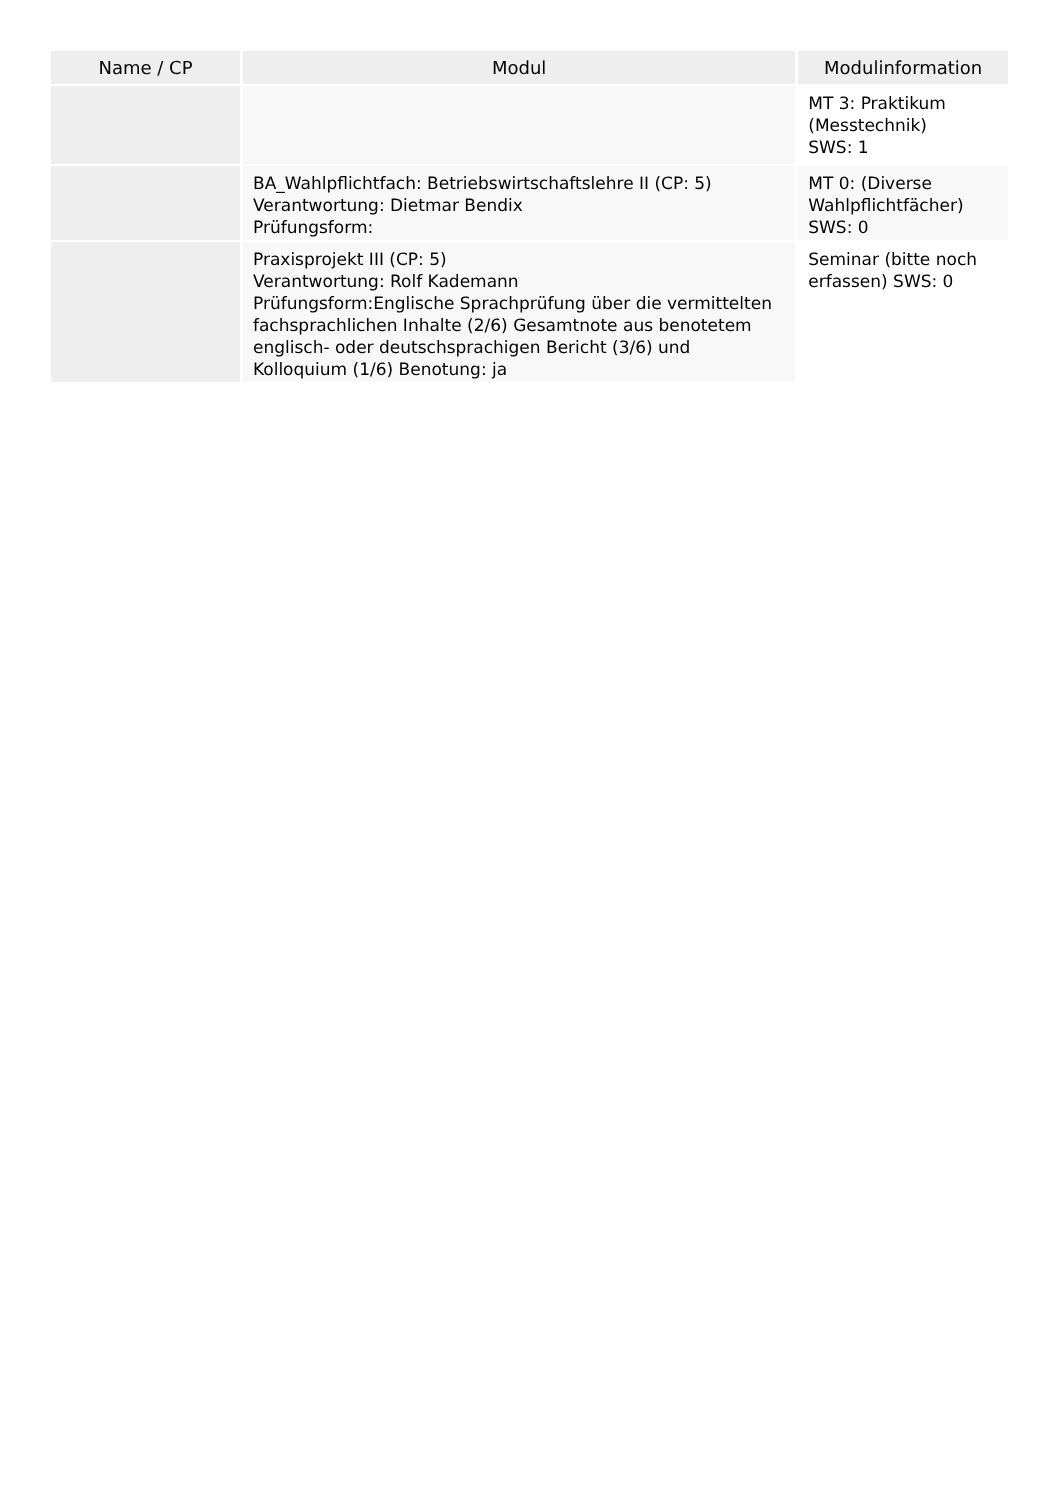| Name / CP | Modul | Modulinformation |
| --- | --- | --- |
| | | MT 3: Praktikum (Messtechnik) SWS: 1 |
| | BA_Wahlpflichtfach: Betriebswirtschaftslehre II (CP: 5) Verantwortung: Dietmar Bendix Prüfungsform: | MT 0: (Diverse Wahlpflichtfächer) SWS: 0 |
| | Praxisprojekt III (CP: 5) Verantwortung: Rolf Kademann Prüfungsform:Englische Sprachprüfung über die vermittelten fachsprachlichen Inhalte (2/6) Gesamtnote aus benotetem englisch- oder deutschsprachigen Bericht (3/6) und Kolloquium (1/6) Benotung: ja | Seminar (bitte noch erfassen) SWS: 0 |